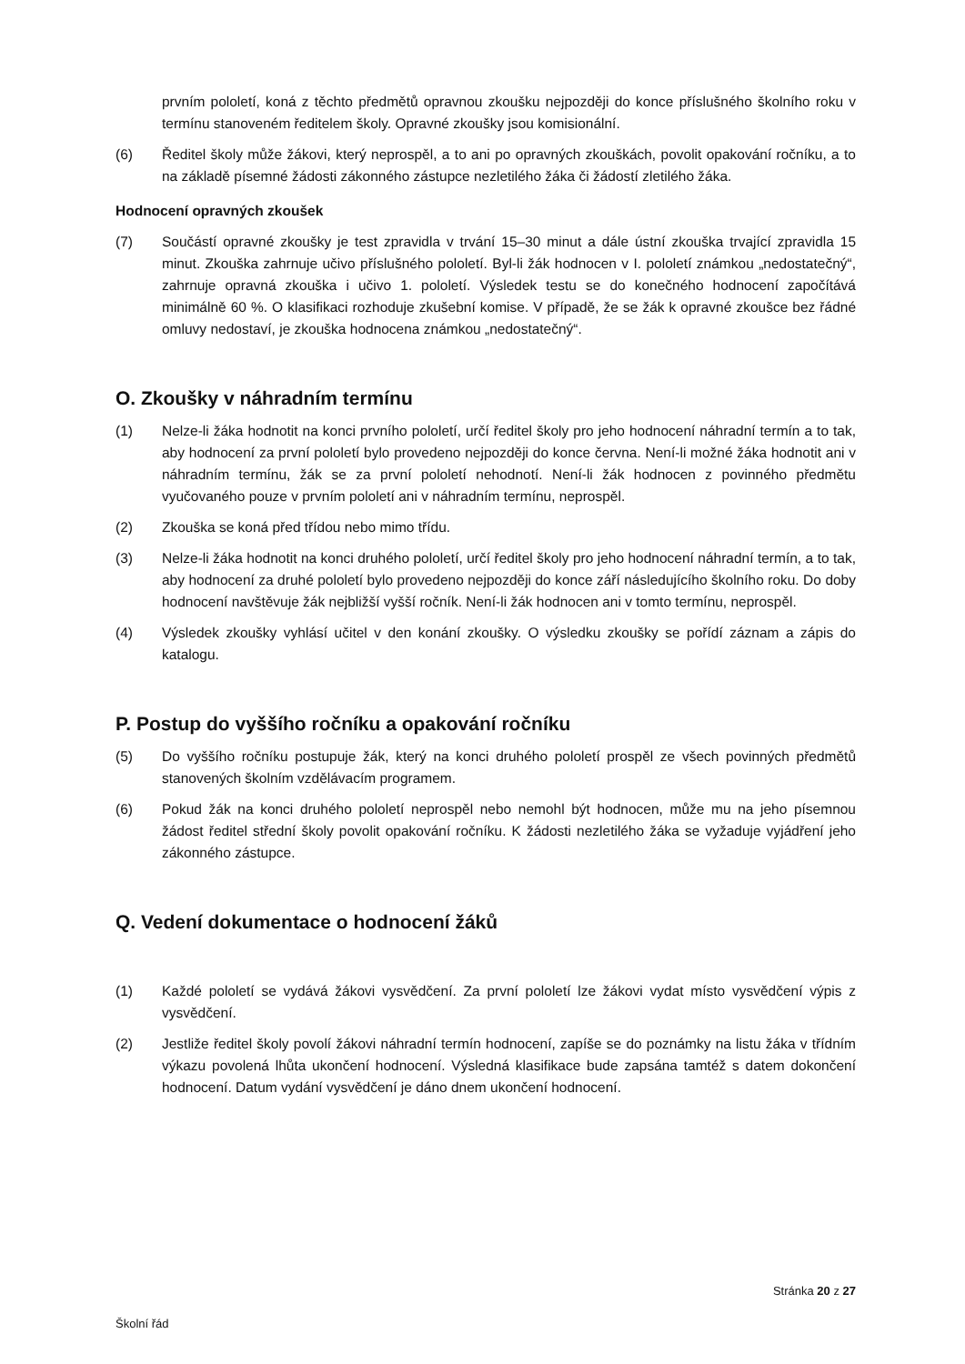prvním pololetí, koná z těchto předmětů opravnou zkoušku nejpozději do konce příslušného školního roku v termínu stanoveném ředitelem školy. Opravné zkoušky jsou komisionální.
(6) Ředitel školy může žákovi, který neprospěl, a to ani po opravných zkouškách, povolit opakování ročníku, a to na základě písemné žádosti zákonného zástupce nezletilého žáka či žádostí zletilého žáka.
Hodnocení opravných zkoušek
(7) Součástí opravné zkoušky je test zpravidla v trvání 15–30 minut a dále ústní zkouška trvající zpravidla 15 minut. Zkouška zahrnuje učivo příslušného pololetí. Byl-li žák hodnocen v I. pololetí známkou „nedostatečný“, zahrnuje opravná zkouška i učivo 1. pololetí. Výsledek testu se do konečného hodnocení započítává minimálně 60 %. O klasifikaci rozhoduje zkušební komise. V případě, že se žák k opravné zkoušce bez řádné omluvy nedostaví, je zkouška hodnocena známkou „nedostatečný“.
O. Zkoušky v náhradním termínu
(1) Nelze-li žáka hodnotit na konci prvního pololetí, určí ředitel školy pro jeho hodnocení náhradní termín a to tak, aby hodnocení za první pololetí bylo provedeno nejpozději do konce června. Není-li možné žáka hodnotit ani v náhradním termínu, žák se za první pololetí nehodnotí. Není-li žák hodnocen z povinného předmětu vyučovaného pouze v prvním pololetí ani v náhradním termínu, neprospěl.
(2) Zkouška se koná před třídou nebo mimo třídu.
(3) Nelze-li žáka hodnotit na konci druhého pololetí, určí ředitel školy pro jeho hodnocení náhradní termín, a to tak, aby hodnocení za druhé pololetí bylo provedeno nejpozději do konce září následujícího školního roku. Do doby hodnocení navštěvuje žák nejbližší vyšší ročník. Není-li žák hodnocen ani v tomto termínu, neprospěl.
(4) Výsledek zkoušky vyhlásí učitel v den konání zkoušky. O výsledku zkoušky se pořídí záznam a zápis do katalogu.
P. Postup do vyššího ročníku a opakování ročníku
(5) Do vyššího ročníku postupuje žák, který na konci druhého pololetí prospěl ze všech povinných předmětů stanovených školním vzdělávacím programem.
(6) Pokud žák na konci druhého pololetí neprospěl nebo nemohl být hodnocen, může mu na jeho písemnou žádost ředitel střední školy povolit opakování ročníku. K žádosti nezletilého žáka se vyžaduje vyjádření jeho zákonného zástupce.
Q. Vedení dokumentace o hodnocení žáků
(1) Každé pololetí se vydává žákovi vysvědčení. Za první pololetí lze žákovi vydat místo vysvědčení výpis z vysvědčení.
(2) Jestliže ředitel školy povolí žákovi náhradní termín hodnocení, zapíše se do poznámky na listu žáka v třídním výkazu povolená lhůta ukončení hodnocení. Výsledná klasifikace bude zapsána tamtéž s datem dokončení hodnocení. Datum vydání vysvědčení je dáno dnem ukončení hodnocení.
Stránka 20 z 27
Školní řád